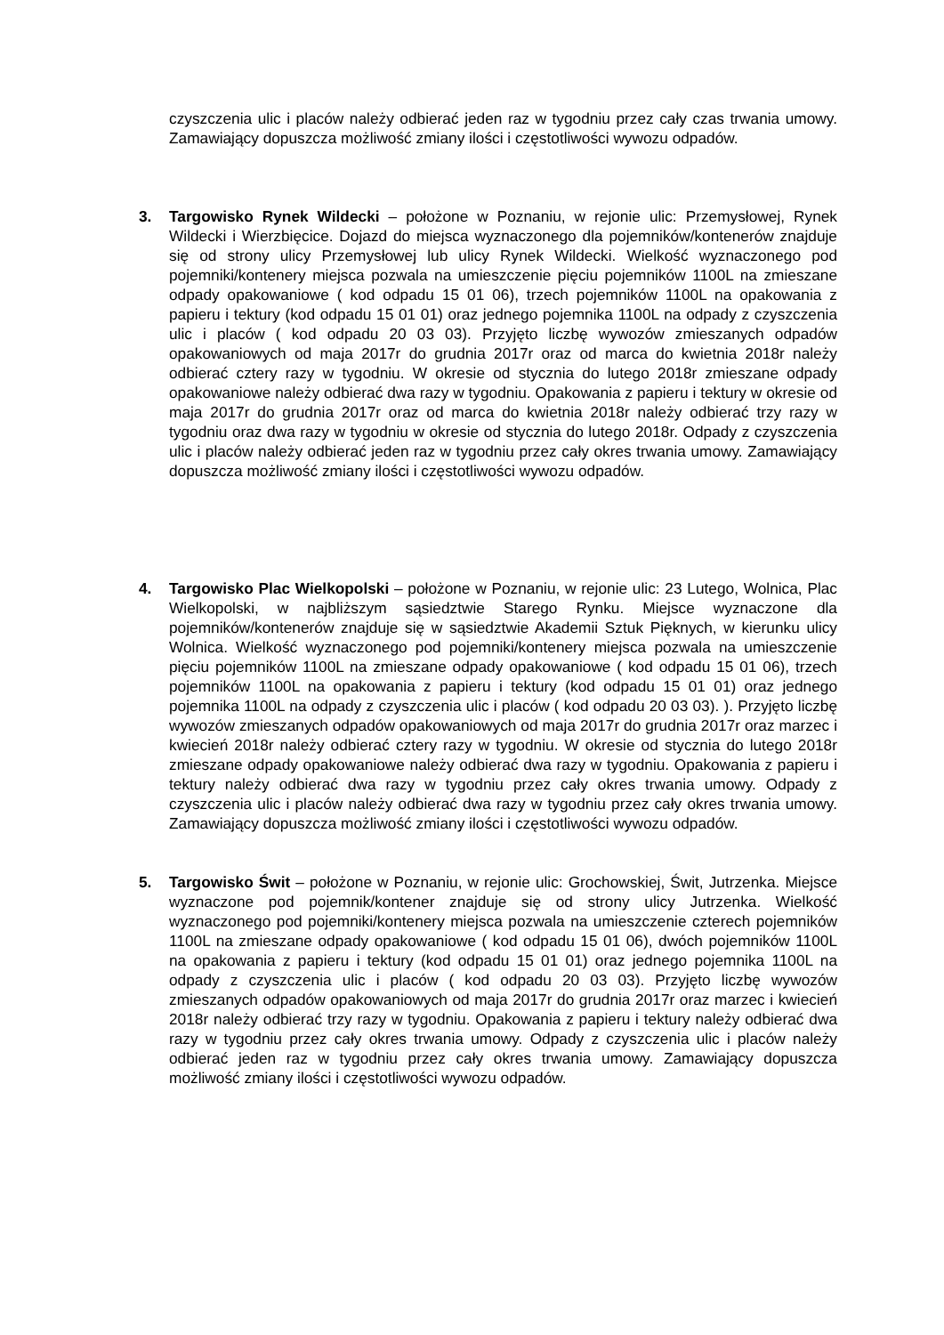czyszczenia ulic i placów należy odbierać jeden raz w tygodniu przez cały czas trwania umowy. Zamawiający dopuszcza możliwość zmiany ilości i częstotliwości wywozu odpadów.
3. Targowisko Rynek Wildecki – położone w Poznaniu, w rejonie ulic: Przemysłowej, Rynek Wildecki i Wierzbięcice. Dojazd do miejsca wyznaczonego dla pojemników/kontenerów znajduje się od strony ulicy Przemysłowej lub ulicy Rynek Wildecki. Wielkość wyznaczonego pod pojemniki/kontenery miejsca pozwala na umieszczenie pięciu pojemników 1100L na zmieszane odpady opakowaniowe ( kod odpadu 15 01 06), trzech pojemników 1100L na opakowania z papieru i tektury (kod odpadu 15 01 01) oraz jednego pojemnika 1100L na odpady z czyszczenia ulic i placów ( kod odpadu 20 03 03). Przyjęto liczbę wywozów zmieszanych odpadów opakowaniowych od maja 2017r do grudnia 2017r oraz od marca do kwietnia 2018r należy odbierać cztery razy w tygodniu. W okresie od stycznia do lutego 2018r zmieszane odpady opakowaniowe należy odbierać dwa razy w tygodniu. Opakowania z papieru i tektury w okresie od maja 2017r do grudnia 2017r oraz od marca do kwietnia 2018r należy odbierać trzy razy w tygodniu oraz dwa razy w tygodniu w okresie od stycznia do lutego 2018r. Odpady z czyszczenia ulic i placów należy odbierać jeden raz w tygodniu przez cały okres trwania umowy. Zamawiający dopuszcza możliwość zmiany ilości i częstotliwości wywozu odpadów.
4. Targowisko Plac Wielkopolski – położone w Poznaniu, w rejonie ulic: 23 Lutego, Wolnica, Plac Wielkopolski, w najbliższym sąsiedztwie Starego Rynku. Miejsce wyznaczone dla pojemników/kontenerów znajduje się w sąsiedztwie Akademii Sztuk Pięknych, w kierunku ulicy Wolnica. Wielkość wyznaczonego pod pojemniki/kontenery miejsca pozwala na umieszczenie pięciu pojemników 1100L na zmieszane odpady opakowaniowe ( kod odpadu 15 01 06), trzech pojemników 1100L na opakowania z papieru i tektury (kod odpadu 15 01 01) oraz jednego pojemnika 1100L na odpady z czyszczenia ulic i placów ( kod odpadu 20 03 03). ). Przyjęto liczbę wywozów zmieszanych odpadów opakowaniowych od maja 2017r do grudnia 2017r oraz marzec i kwiecień 2018r należy odbierać cztery razy w tygodniu. W okresie od stycznia do lutego 2018r zmieszane odpady opakowaniowe należy odbierać dwa razy w tygodniu. Opakowania z papieru i tektury należy odbierać dwa razy w tygodniu przez cały okres trwania umowy. Odpady z czyszczenia ulic i placów należy odbierać dwa razy w tygodniu przez cały okres trwania umowy. Zamawiający dopuszcza możliwość zmiany ilości i częstotliwości wywozu odpadów.
5. Targowisko Świt – położone w Poznaniu, w rejonie ulic: Grochowskiej, Świt, Jutrzenka. Miejsce wyznaczone pod pojemnik/kontener znajduje się od strony ulicy Jutrzenka. Wielkość wyznaczonego pod pojemniki/kontenery miejsca pozwala na umieszczenie czterech pojemników 1100L na zmieszane odpady opakowaniowe ( kod odpadu 15 01 06), dwóch pojemników 1100L na opakowania z papieru i tektury (kod odpadu 15 01 01) oraz jednego pojemnika 1100L na odpady z czyszczenia ulic i placów ( kod odpadu 20 03 03). Przyjęto liczbę wywozów zmieszanych odpadów opakowaniowych od maja 2017r do grudnia 2017r oraz marzec i kwiecień 2018r należy odbierać trzy razy w tygodniu. Opakowania z papieru i tektury należy odbierać dwa razy w tygodniu przez cały okres trwania umowy. Odpady z czyszczenia ulic i placów należy odbierać jeden raz w tygodniu przez cały okres trwania umowy. Zamawiający dopuszcza możliwość zmiany ilości i częstotliwości wywozu odpadów.